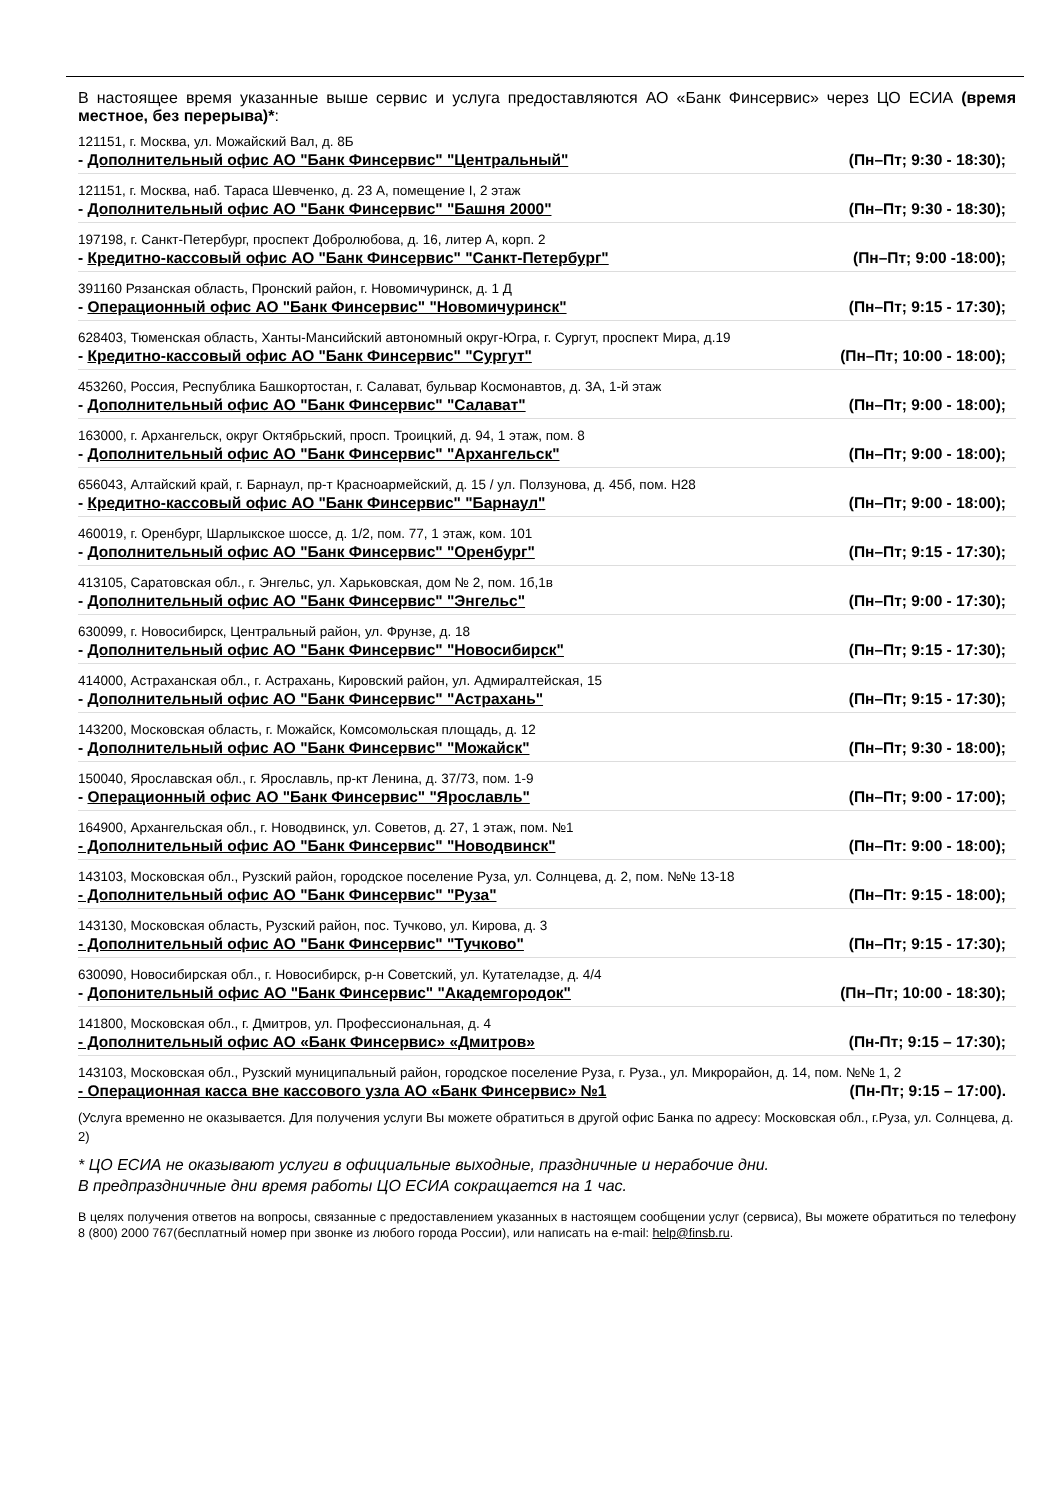В настоящее время указанные выше сервис и услуга предоставляются АО «Банк Финсервис» через ЦО ЕСИА (время местное, без перерыва)*:
121151, г. Москва, ул. Можайский Вал, д. 8Б
- Дополнительный офис АО "Банк Финсервис" "Центральный" (Пн–Пт; 9:30 - 18:30);
121151, г. Москва, наб. Тараса Шевченко, д. 23 А, помещение I, 2 этаж
- Дополнительный офис АО "Банк Финсервис" "Башня 2000" (Пн–Пт; 9:30 - 18:30);
197198, г. Санкт-Петербург, проспект Добролюбова, д. 16, литер А, корп. 2
- Кредитно-кассовый офис АО "Банк Финсервис" "Санкт-Петербург" (Пн–Пт; 9:00 -18:00);
391160 Рязанская область, Пронский район, г. Новомичуринск, д. 1 Д
- Операционный офис АО "Банк Финсервис" "Новомичуринск" (Пн–Пт; 9:15 - 17:30);
628403, Тюменская область, Ханты-Мансийский автономный округ-Югра, г. Сургут, проспект Мира, д.19
- Кредитно-кассовый офис АО "Банк Финсервис" "Сургут" (Пн–Пт; 10:00 - 18:00);
453260, Россия, Республика Башкортостан, г. Салават, бульвар Космонавтов, д. 3А, 1-й этаж
- Дополнительный офис АО "Банк Финсервис" "Салават" (Пн–Пт; 9:00 - 18:00);
163000, г. Архангельск, округ Октябрьский, просп. Троицкий, д. 94, 1 этаж, пом. 8
- Дополнительный офис АО "Банк Финсервис" "Архангельск" (Пн–Пт; 9:00 - 18:00);
656043, Алтайский край, г. Барнаул, пр-т Красноармейский, д. 15 / ул. Ползунова, д. 45б, пом. Н28
- Кредитно-кассовый офис АО "Банк Финсервис" "Барнаул" (Пн–Пт; 9:00 - 18:00);
460019, г. Оренбург, Шарлыкское шоссе, д. 1/2, пом. 77, 1 этаж, ком. 101
- Дополнительный офис АО "Банк Финсервис" "Оренбург" (Пн–Пт; 9:15 - 17:30);
413105, Саратовская обл., г. Энгельс, ул. Харьковская, дом № 2, пом. 1б,1в
- Дополнительный офис АО "Банк Финсервис" "Энгельс" (Пн–Пт; 9:00 - 17:30);
630099, г. Новосибирск, Центральный район, ул. Фрунзе, д. 18
- Дополнительный офис АО "Банк Финсервис" "Новосибирск" (Пн–Пт; 9:15 - 17:30);
414000, Астраханская обл., г. Астрахань, Кировский район, ул. Адмиралтейская, 15
- Дополнительный офис АО "Банк Финсервис" "Астрахань" (Пн–Пт; 9:15 - 17:30);
143200, Московская область, г. Можайск, Комсомольская площадь, д. 12
- Дополнительный офис АО "Банк Финсервис" "Можайск" (Пн–Пт; 9:30 - 18:00);
150040, Ярославская обл., г. Ярославль, пр-кт Ленина, д. 37/73, пом. 1-9
- Операционный офис АО "Банк Финсервис" "Ярославль" (Пн–Пт; 9:00 - 17:00);
164900, Архангельская обл., г. Новодвинск, ул. Советов, д. 27, 1 этаж, пом. №1
- Дополнительный офис АО "Банк Финсервис" "Новодвинск" (Пн–Пт: 9:00 - 18:00);
143103, Московская обл., Рузский район, городское поселение Руза, ул. Солнцева, д. 2, пом. №№ 13-18
- Дополнительный офис АО "Банк Финсервис" "Руза" (Пн–Пт: 9:15 - 18:00);
143130, Московская область, Рузский район, пос. Тучково, ул. Кирова, д. 3
- Дополнительный офис АО "Банк Финсервис" "Тучково" (Пн–Пт; 9:15 - 17:30);
630090, Новосибирская обл., г. Новосибирск, р-н Советский, ул. Кутателадзе, д. 4/4
- Допонительный офис АО "Банк Финсервис" "Академгородок" (Пн–Пт; 10:00 - 18:30);
141800, Московская обл., г. Дмитров, ул. Профессиональная, д. 4
- Дополнительный офис АО «Банк Финсервис» «Дмитров» (Пн-Пт; 9:15 – 17:30);
143103, Московская обл., Рузский муниципальный район, городское поселение Руза, г. Руза., ул. Микрорайон, д. 14, пом. №№ 1, 2
- Операционная касса вне кассового узла АО «Банк Финсервис» №1 (Пн-Пт; 9:15 – 17:00).
(Услуга временно не оказывается. Для получения услуги Вы можете обратиться в другой офис Банка по адресу: Московская обл., г.Руза, ул. Солнцева, д. 2)
* ЦО ЕСИА не оказывают услуги в официальные выходные, праздничные и нерабочие дни.
В предпраздничные дни время работы ЦО ЕСИА сокращается на 1 час.
В целях получения ответов на вопросы, связанные с предоставлением указанных в настоящем сообщении услуг (сервиса), Вы можете обратиться по телефону 8 (800) 2000 767(бесплатный номер при звонке из любого города России), или написать на e-mail: help@finsb.ru.